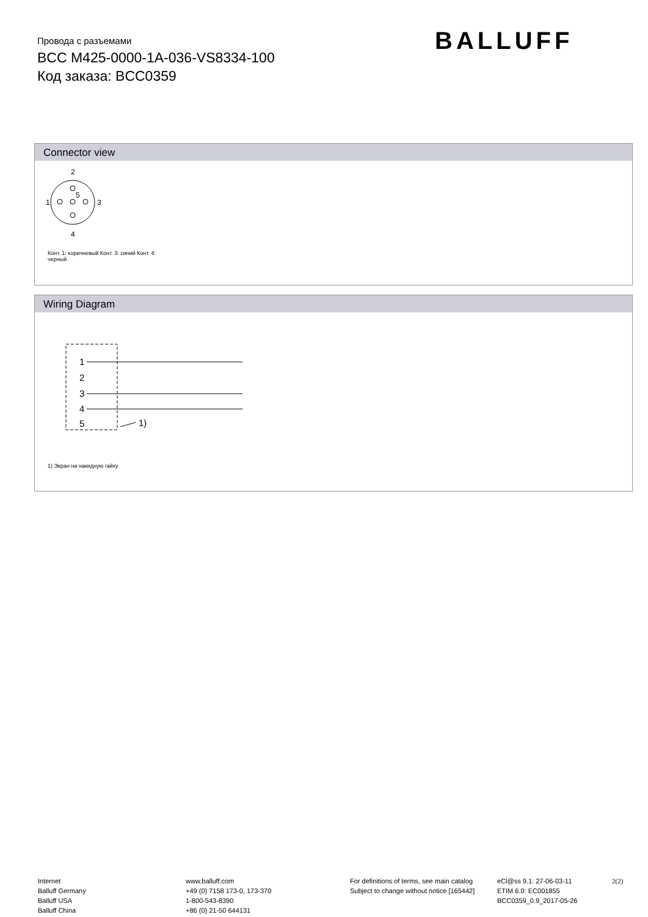Провода с разъемами
BCC M425-0000-1A-036-VS8334-100
Код заказа: BCC0359
BALLUFF
Connector view
2
1
3
4
5
Конт. 1: коричневый Конт. 3: синий Конт. 4:
черный
Wiring Diagram
1
2
3
4
5
1)
1) Экран на накидную гайку
Internet
Balluff Germany
Balluff USA
Balluff China
www.balluff.com
+49 (0) 7158 173-0, 173-370
1-800-543-8390
+86 (0) 21-50 644131
For definitions of terms, see main catalog
Subject to change without notice [165442]
eCl@ss 9.1: 27-06-03-11
ETIM 6.0: EC001855
BCC0359_0.9_2017-05-26
2(2)